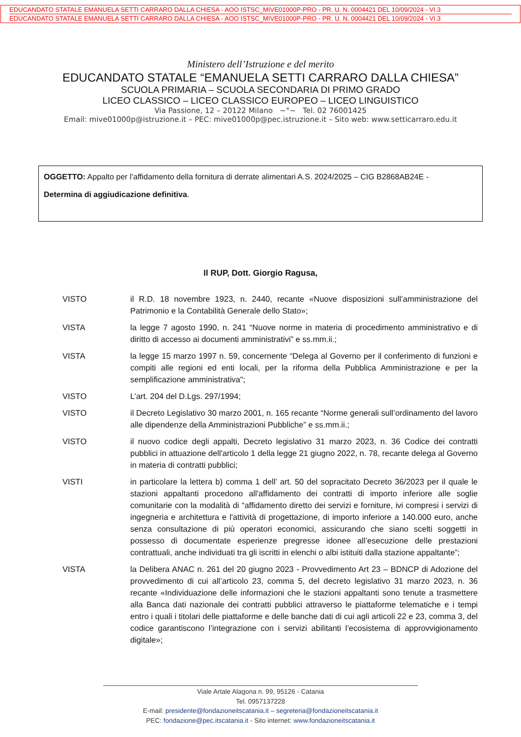EDUCANDATO STATALE EMANUELA SETTI CARRARO DALLA CHIESA - AOO ISTSC_MIVE01000P-PRO - PR. U. N. 0004421 DEL 10/09/2024 - VI.3
EDUCANDATO STATALE EMANUELA SETTI CARRARO DALLA CHIESA - AOO ISTSC_MIVE01000P-PRO - PR. U. N. 0004421 DEL 10/09/2024 - VI.3
Ministero dell’Istruzione e del merito
EDUCANDATO STATALE “EMANUELA SETTI CARRARO DALLA CHIESA”
SCUOLA PRIMARIA – SCUOLA SECONDARIA DI PRIMO GRADO
LICEO CLASSICO – LICEO CLASSICO EUROPEO – LICEO LINGUISTICO
Via Passione, 12 – 20122 Milano ~°~ Tel. 02 76001425
Email: mive01000p@istruzione.it – PEC: mive01000p@pec.istruzione.it – Sito web: www.setticarraro.edu.it
OGGETTO: Appalto per l’affidamento della fornitura di derrate alimentari A.S. 2024/2025 – CIG B2868AB24E -
Determina di aggiudicazione definitiva.
Il RUP, Dott. Giorgio Ragusa,
VISTO il R.D. 18 novembre 1923, n. 2440, recante «Nuove disposizioni sull’amministrazione del Patrimonio e la Contabilità Generale dello Stato»;
VISTA la legge 7 agosto 1990, n. 241 “Nuove norme in materia di procedimento amministrativo e di diritto di accesso ai documenti amministrativi” e ss.mm.ii.;
VISTA la legge 15 marzo 1997 n. 59, concernente “Delega al Governo per il conferimento di funzioni e compiti alle regioni ed enti locali, per la riforma della Pubblica Amministrazione e per la semplificazione amministrativa";
VISTO L’art. 204 del D.Lgs. 297/1994;
VISTO il Decreto Legislativo 30 marzo 2001, n. 165 recante “Norme generali sull’ordinamento del lavoro alle dipendenze della Amministrazioni Pubbliche” e ss.mm.ii.;
VISTO il nuovo codice degli appalti, Decreto legislativo 31 marzo 2023, n. 36 Codice dei contratti pubblici in attuazione dell'articolo 1 della legge 21 giugno 2022, n. 78, recante delega al Governo in materia di contratti pubblici;
VISTI in particolare la lettera b) comma 1 dell’ art. 50 del sopracitato Decreto 36/2023 per il quale le stazioni appaltanti procedono all'affidamento dei contratti di importo inferiore alle soglie comunitarie con la modalità di “affidamento diretto dei servizi e forniture, ivi compresi i servizi di ingegneria e architettura e l'attività di progettazione, di importo inferiore a 140.000 euro, anche senza consultazione di più operatori economici, assicurando che siano scelti soggetti in possesso di documentate esperienze pregresse idonee all’esecuzione delle prestazioni contrattuali, anche individuati tra gli iscritti in elenchi o albi istituiti dalla stazione appaltante”;
VISTA la Delibera ANAC n. 261 del 20 giugno 2023 - Provvedimento Art 23 – BDNCP di Adozione del provvedimento di cui all’articolo 23, comma 5, del decreto legislativo 31 marzo 2023, n. 36 recante «Individuazione delle informazioni che le stazioni appaltanti sono tenute a trasmettere alla Banca dati nazionale dei contratti pubblici attraverso le piattaforme telematiche e i tempi entro i quali i titolari delle piattaforme e delle banche dati di cui agli articoli 22 e 23, comma 3, del codice garantiscono l’integrazione con i servizi abilitanti l’ecosistema di approvvigionamento digitale»;
Viale Artale Alagona n. 99, 95126 - Catania
Tel. 0957137228
E-mail: presidente@fondazioneitscatania.it – segreteria@fondazioneitscatania.it
PEC: fondazione@pec.itscatania.it - Sito internet: www.fondazioneitscatania.it